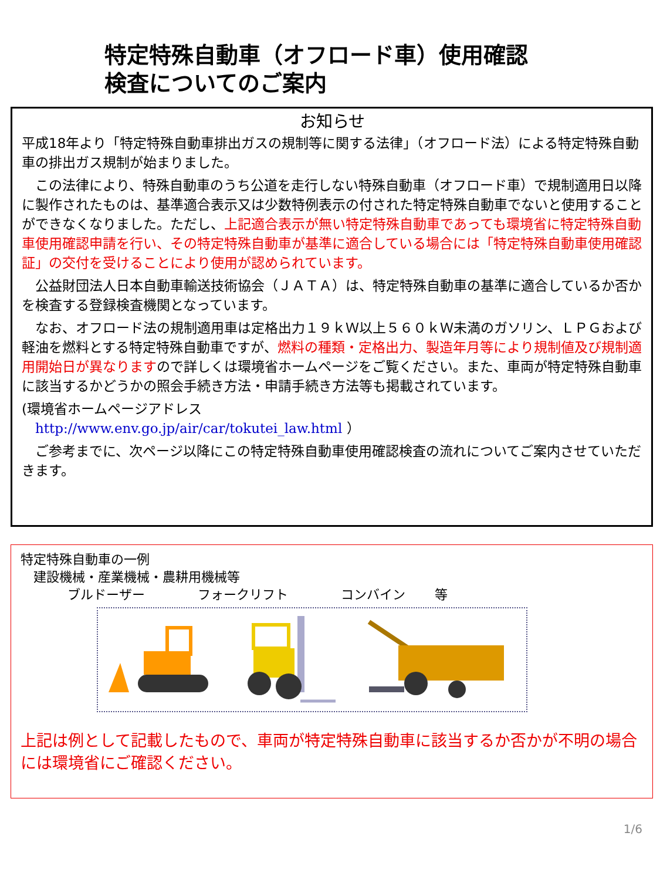特定特殊自動車（オフロード車）使用確認
検査についてのご案内
お知らせ
平成18年より「特定特殊自動車排出ガスの規制等に関する法律」（オフロード法）による特定特殊自動車の排出ガス規制が始まりました。
　この法律により、特殊自動車のうち公道を走行しない特殊自動車（オフロード車）で規制適用日以降に製作されたものは、基準適合表示又は少数特例表示の付された特定特殊自動車でないと使用することができなくなりました。ただし、上記適合表示が無い特定特殊自動車であっても環境省に特定特殊自動車使用確認申請を行い、その特定特殊自動車が基準に適合している場合には「特定特殊自動車使用確認証」の交付を受けることにより使用が認められています。
　公益財団法人日本自動車輸送技術協会（ＪＡＴＡ）は、特定特殊自動車の基準に適合しているか否かを検査する登録検査機関となっています。
　なお、オフロード法の規制適用車は定格出力１９ｋＷ以上５６０ｋＷ未満のガソリン、ＬＰＧおよび軽油を燃料とする特定特殊自動車ですが、燃料の種類・定格出力、製造年月等により規制値及び規制適用開始日が異なりますので詳しくは環境省ホームページをご覧ください。また、車両が特定特殊自動車に該当するかどうかの照会手続き方法・申請手続き方法等も掲載されています。
(環境省ホームページアドレス
　http://www.env.go.jp/air/car/tokutei_law.html ）
　ご参考までに、次ページ以降にこの特定特殊自動車使用確認検査の流れについてご案内させていただきます。
特定特殊自動車の一例
　建設機械・産業機械・農耕用機械等
ブルドーザー フォークリフト コンバイン 等
上記は例として記載したもので、車両が特定特殊自動車に該当するか否かが不明の場合には環境省にご確認ください。
1/6